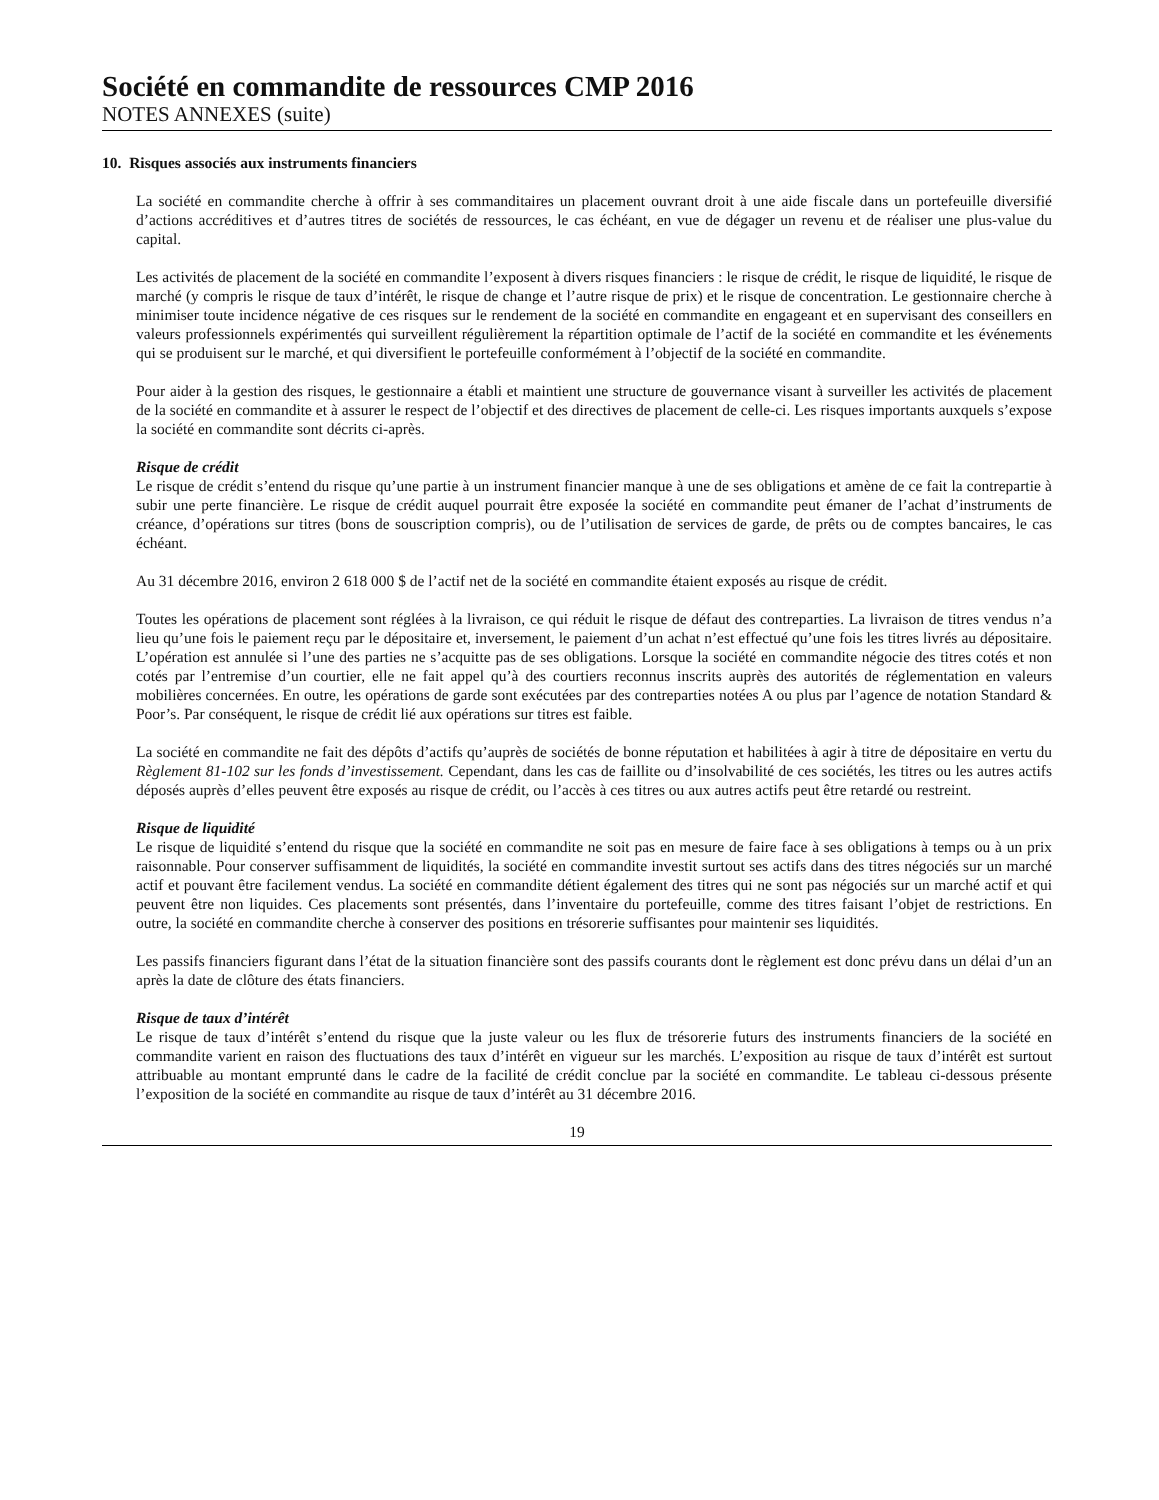Société en commandite de ressources CMP 2016
NOTES ANNEXES (suite)
10. Risques associés aux instruments financiers
La société en commandite cherche à offrir à ses commanditaires un placement ouvrant droit à une aide fiscale dans un portefeuille diversifié d’actions accréditives et d’autres titres de sociétés de ressources, le cas échéant, en vue de dégager un revenu et de réaliser une plus-value du capital.
Les activités de placement de la société en commandite l’exposent à divers risques financiers : le risque de crédit, le risque de liquidité, le risque de marché (y compris le risque de taux d’intérêt, le risque de change et l’autre risque de prix) et le risque de concentration. Le gestionnaire cherche à minimiser toute incidence négative de ces risques sur le rendement de la société en commandite en engageant et en supervisant des conseillers en valeurs professionnels expérimentés qui surveillent régulièrement la répartition optimale de l’actif de la société en commandite et les événements qui se produisent sur le marché, et qui diversifient le portefeuille conformément à l’objectif de la société en commandite.
Pour aider à la gestion des risques, le gestionnaire a établi et maintient une structure de gouvernance visant à surveiller les activités de placement de la société en commandite et à assurer le respect de l’objectif et des directives de placement de celle-ci. Les risques importants auxquels s’expose la société en commandite sont décrits ci-après.
Risque de crédit
Le risque de crédit s’entend du risque qu’une partie à un instrument financier manque à une de ses obligations et amène de ce fait la contrepartie à subir une perte financière. Le risque de crédit auquel pourrait être exposée la société en commandite peut émaner de l’achat d’instruments de créance, d’opérations sur titres (bons de souscription compris), ou de l’utilisation de services de garde, de prêts ou de comptes bancaires, le cas échéant.
Au 31 décembre 2016, environ 2 618 000 $ de l’actif net de la société en commandite étaient exposés au risque de crédit.
Toutes les opérations de placement sont réglées à la livraison, ce qui réduit le risque de défaut des contreparties. La livraison de titres vendus n’a lieu qu’une fois le paiement reçu par le dépositaire et, inversement, le paiement d’un achat n’est effectué qu’une fois les titres livrés au dépositaire. L’opération est annulée si l’une des parties ne s’acquitte pas de ses obligations. Lorsque la société en commandite négocie des titres cotés et non cotés par l’entremise d’un courtier, elle ne fait appel qu’à des courtiers reconnus inscrits auprès des autorités de réglementation en valeurs mobilières concernées. En outre, les opérations de garde sont exécutées par des contreparties notées A ou plus par l’agence de notation Standard & Poor’s. Par conséquent, le risque de crédit lié aux opérations sur titres est faible.
La société en commandite ne fait des dépôts d’actifs qu’auprès de sociétés de bonne réputation et habilitées à agir à titre de dépositaire en vertu du Règlement 81-102 sur les fonds d’investissement. Cependant, dans les cas de faillite ou d’insolvabilité de ces sociétés, les titres ou les autres actifs déposés auprès d’elles peuvent être exposés au risque de crédit, ou l’accès à ces titres ou aux autres actifs peut être retardé ou restreint.
Risque de liquidité
Le risque de liquidité s’entend du risque que la société en commandite ne soit pas en mesure de faire face à ses obligations à temps ou à un prix raisonnable. Pour conserver suffisamment de liquidités, la société en commandite investit surtout ses actifs dans des titres négociés sur un marché actif et pouvant être facilement vendus. La société en commandite détient également des titres qui ne sont pas négociés sur un marché actif et qui peuvent être non liquides. Ces placements sont présentés, dans l’inventaire du portefeuille, comme des titres faisant l’objet de restrictions. En outre, la société en commandite cherche à conserver des positions en trésorerie suffisantes pour maintenir ses liquidités.
Les passifs financiers figurant dans l’état de la situation financière sont des passifs courants dont le règlement est donc prévu dans un délai d’un an après la date de clôture des états financiers.
Risque de taux d’intérêt
Le risque de taux d’intérêt s’entend du risque que la juste valeur ou les flux de trésorerie futurs des instruments financiers de la société en commandite varient en raison des fluctuations des taux d’intérêt en vigueur sur les marchés. L’exposition au risque de taux d’intérêt est surtout attribuable au montant emprunté dans le cadre de la facilité de crédit conclue par la société en commandite. Le tableau ci-dessous présente l’exposition de la société en commandite au risque de taux d’intérêt au 31 décembre 2016.
19